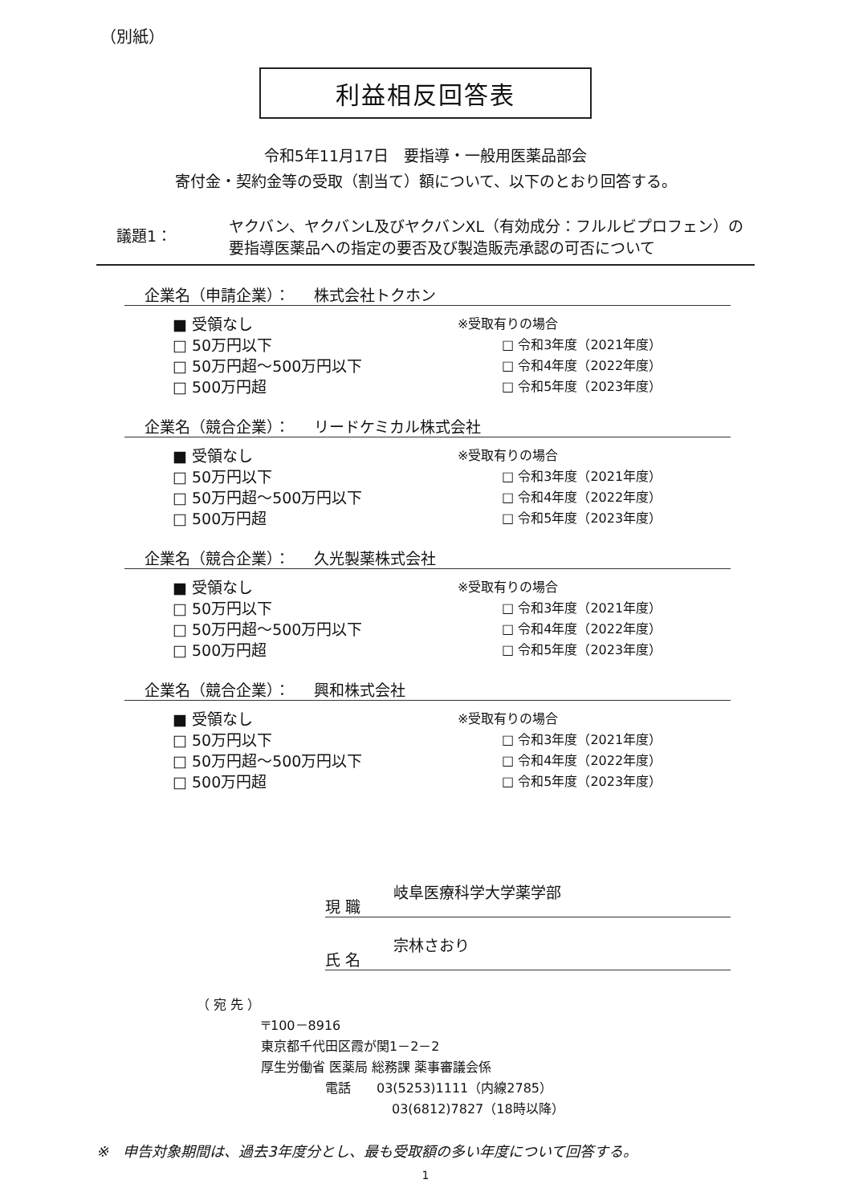（別紙）
利益相反回答表
令和5年11月17日　要指導・一般用医薬品部会
寄付金・契約金等の受取（割当て）額について、以下のとおり回答する。
議題1：
ヤクバン、ヤクバンL及びヤクバンXL（有効成分：フルルビプロフェン）の
要指導医薬品への指定の要否及び製造販売承認の可否について
企業名（申請企業）： 株式会社トクホン
■ 受領なし
□ 50万円以下
□ 50万円超～500万円以下
□ 500万円超
※受取有りの場合
□ 令和3年度（2021年度）
□ 令和4年度（2022年度）
□ 令和5年度（2023年度）
企業名（競合企業）： リードケミカル株式会社
■ 受領なし
□ 50万円以下
□ 50万円超～500万円以下
□ 500万円超
※受取有りの場合
□ 令和3年度（2021年度）
□ 令和4年度（2022年度）
□ 令和5年度（2023年度）
企業名（競合企業）： 久光製薬株式会社
■ 受領なし
□ 50万円以下
□ 50万円超～500万円以下
□ 500万円超
※受取有りの場合
□ 令和3年度（2021年度）
□ 令和4年度（2022年度）
□ 令和5年度（2023年度）
企業名（競合企業）： 興和株式会社
■ 受領なし
□ 50万円以下
□ 50万円超～500万円以下
□ 500万円超
※受取有りの場合
□ 令和3年度（2021年度）
□ 令和4年度（2022年度）
□ 令和5年度（2023年度）
現 職 岐阜医療科学大学薬学部
氏 名 宗林さおり
（ 宛 先 ）
〒100－8916
東京都千代田区霞が関1－2－2
厚生労働省 医薬局 総務課 薬事審議会係
電話　　03(5253)1111（内線2785）
03(6812)7827（18時以降）
※　申告対象期間は、過去3年度分とし、最も受取額の多い年度について回答する。
1